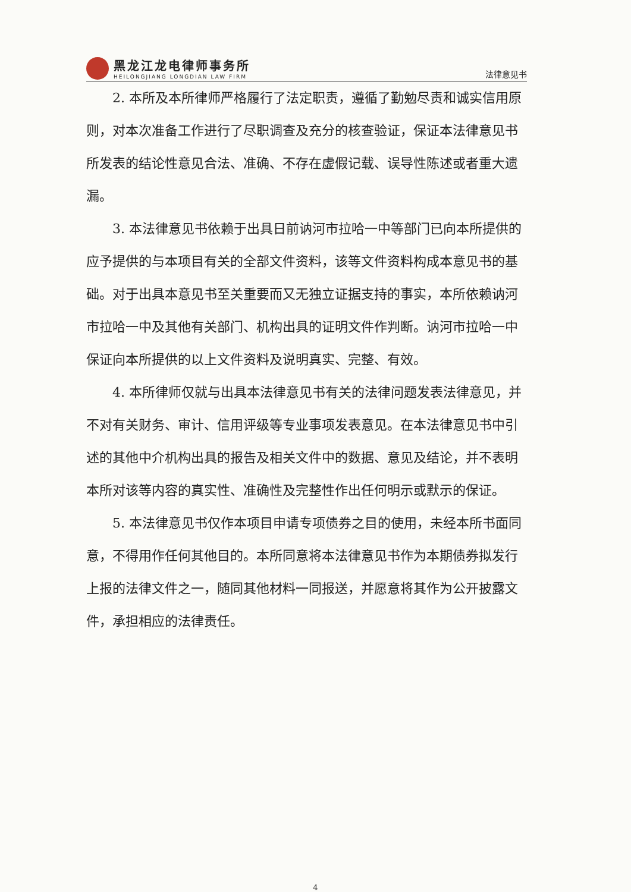黑龙江龙电律师事务所
HEILONGJIANG LONGDIAN LAW FIRM
法律意见书
2. 本所及本所律师严格履行了法定职责，遵循了勤勉尽责和诚实信用原则，对本次准备工作进行了尽职调查及充分的核查验证，保证本法律意见书所发表的结论性意见合法、准确、不存在虚假记载、误导性陈述或者重大遗漏。
3. 本法律意见书依赖于出具日前讷河市拉哈一中等部门已向本所提供的应予提供的与本项目有关的全部文件资料，该等文件资料构成本意见书的基础。对于出具本意见书至关重要而又无独立证据支持的事实，本所依赖讷河市拉哈一中及其他有关部门、机构出具的证明文件作判断。讷河市拉哈一中保证向本所提供的以上文件资料及说明真实、完整、有效。
4. 本所律师仅就与出具本法律意见书有关的法律问题发表法律意见，并不对有关财务、审计、信用评级等专业事项发表意见。在本法律意见书中引述的其他中介机构出具的报告及相关文件中的数据、意见及结论，并不表明本所对该等内容的真实性、准确性及完整性作出任何明示或默示的保证。
5. 本法律意见书仅作本项目申请专项债券之目的使用，未经本所书面同意，不得用作任何其他目的。本所同意将本法律意见书作为本期债券拟发行上报的法律文件之一，随同其他材料一同报送，并愿意将其作为公开披露文件，承担相应的法律责任。
4